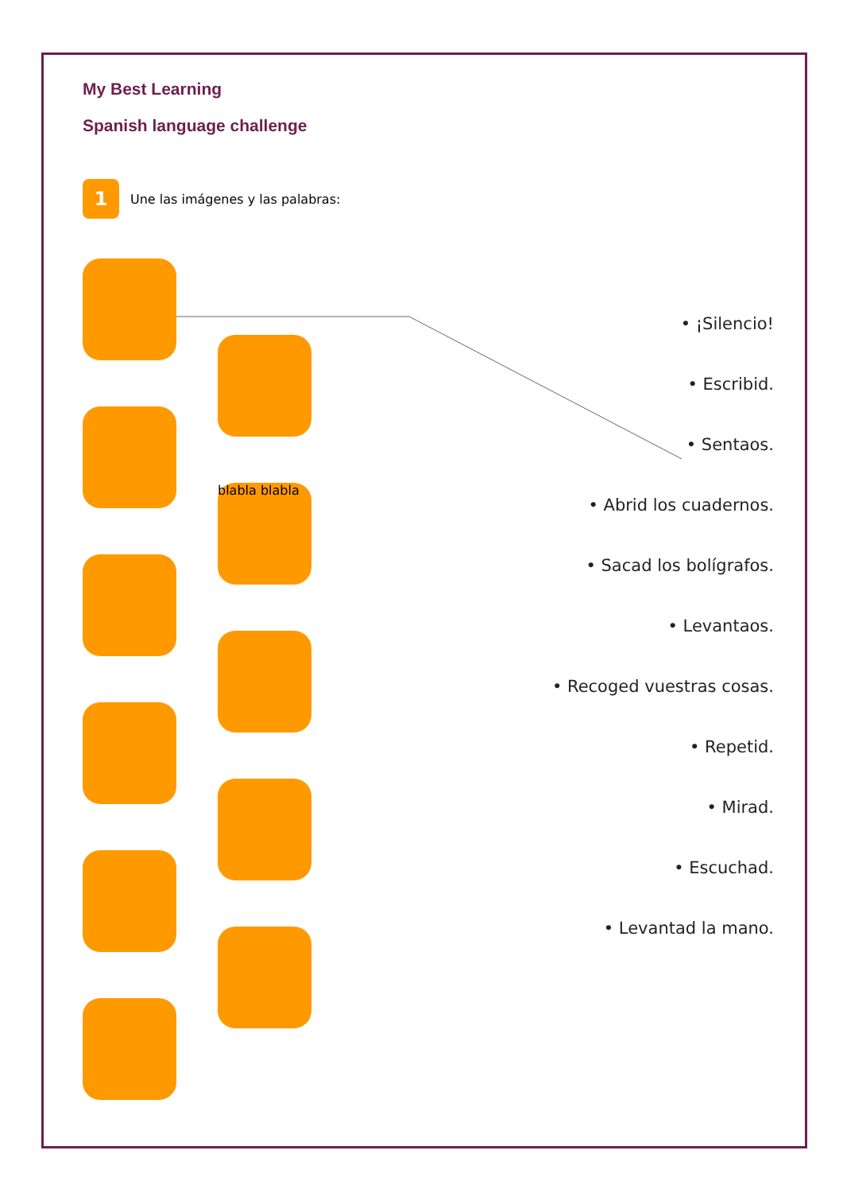My Best Learning
Spanish language challenge
1
Une las imágenes y las palabras:
blabla blabla
• ¡Silencio!
• Escribid.
• Sentaos.
• Abrid los cuadernos.
• Sacad los bolígrafos.
• Levantaos.
• Recoged vuestras cosas.
• Repetid.
• Mirad.
• Escuchad.
• Levantad la mano.